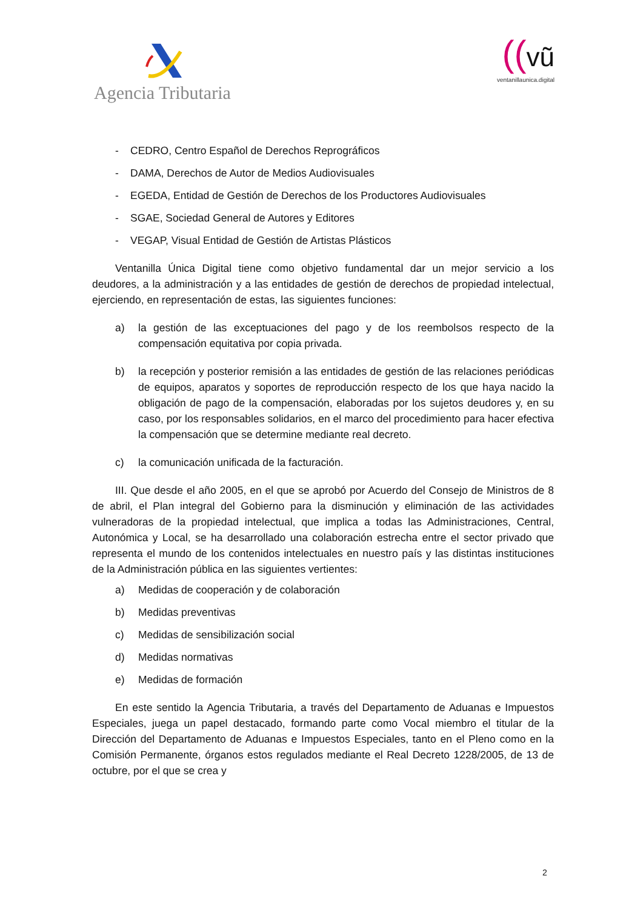Agencia Tributaria
((vũ
ventanillaunica.digital
- CEDRO, Centro Español de Derechos Reprográficos
- DAMA, Derechos de Autor de Medios Audiovisuales
- EGEDA, Entidad de Gestión de Derechos de los Productores Audiovisuales
- SGAE, Sociedad General de Autores y Editores
- VEGAP, Visual Entidad de Gestión de Artistas Plásticos
Ventanilla Única Digital tiene como objetivo fundamental dar un mejor servicio a los deudores, a la administración y a las entidades de gestión de derechos de propiedad intelectual, ejerciendo, en representación de estas, las siguientes funciones:
a) la gestión de las exceptuaciones del pago y de los reembolsos respecto de la compensación equitativa por copia privada.
b) la recepción y posterior remisión a las entidades de gestión de las relaciones periódicas de equipos, aparatos y soportes de reproducción respecto de los que haya nacido la obligación de pago de la compensación, elaboradas por los sujetos deudores y, en su caso, por los responsables solidarios, en el marco del procedimiento para hacer efectiva la compensación que se determine mediante real decreto.
c) la comunicación unificada de la facturación.
III. Que desde el año 2005, en el que se aprobó por Acuerdo del Consejo de Ministros de 8 de abril, el Plan integral del Gobierno para la disminución y eliminación de las actividades vulneradoras de la propiedad intelectual, que implica a todas las Administraciones, Central, Autonómica y Local, se ha desarrollado una colaboración estrecha entre el sector privado que representa el mundo de los contenidos intelectuales en nuestro país y las distintas instituciones de la Administración pública en las siguientes vertientes:
a) Medidas de cooperación y de colaboración
b) Medidas preventivas
c) Medidas de sensibilización social
d) Medidas normativas
e) Medidas de formación
En este sentido la Agencia Tributaria, a través del Departamento de Aduanas e Impuestos Especiales, juega un papel destacado, formando parte como Vocal miembro el titular de la Dirección del Departamento de Aduanas e Impuestos Especiales, tanto en el Pleno como en la Comisión Permanente, órganos estos regulados mediante el Real Decreto 1228/2005, de 13 de octubre, por el que se crea y
2